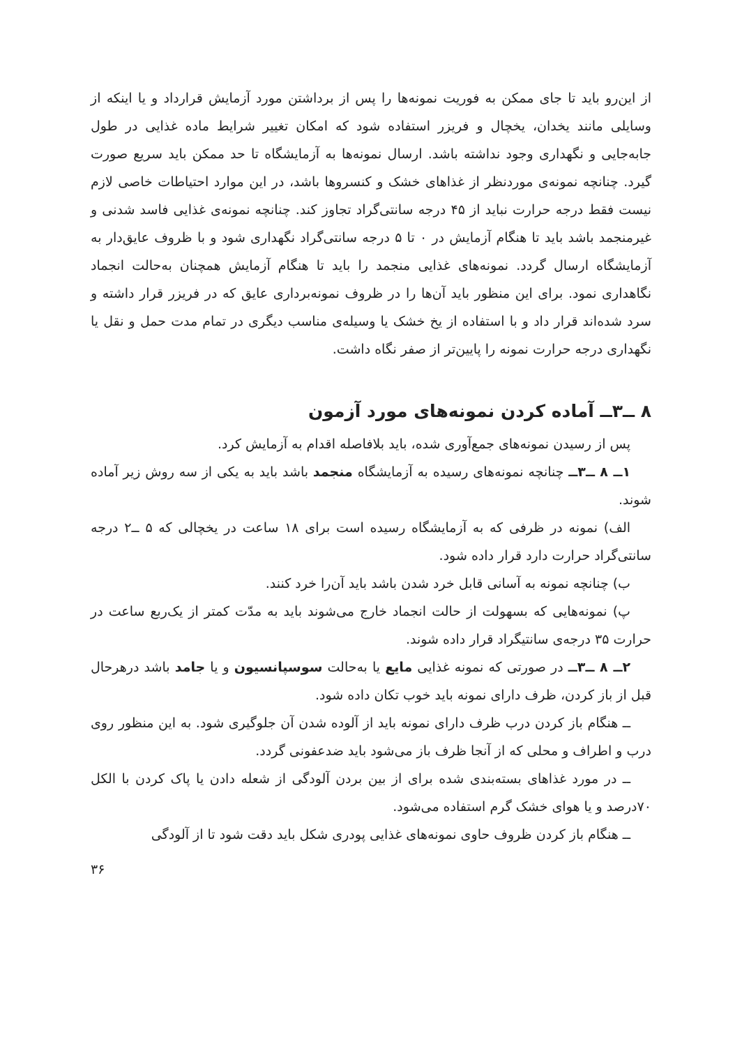از این‌رو باید تا جای ممکن به فوریت نمونه‌ها را پس از برداشتن مورد آزمایش قرارداد و یا اینکه از وسایلی مانند یخدان، یخچال و فریزر استفاده شود که امکان تغییر شرایط ماده غذایی در طول جابه‌جایی و نگهداری وجود نداشته باشد. ارسال نمونه‌ها به آزمایشگاه تا حد ممکن باید سریع صورت گیرد. چنانچه نمونه‌ی موردنظر از غذاهای خشک و کنسروها باشد، در این موارد احتیاطات خاصی لازم نیست فقط درجه حرارت نباید از ۴۵ درجه سانتی‌گراد تجاوز کند. چنانچه نمونه‌ی غذایی فاسد شدنی و غیرمنجمد باشد باید تا هنگام آزمایش در ۰ تا ۵ درجه سانتی‌گراد نگهداری شود و با ظروف عایق‌دار به آزمایشگاه ارسال گردد. نمونه‌های غذایی منجمد را باید تا هنگام آزمایش همچنان به‌حالت انجماد نگاهداری نمود. برای این منظور باید آن‌ها را در ظروف نمونه‌برداری عایق که در فریزر قرار داشته و سرد شده‌اند قرار داد و با استفاده از یخ خشک یا وسیله‌ی مناسب دیگری در تمام مدت حمل و نقل یا نگهداری درجه حرارت نمونه را پایین‌تر از صفر نگاه داشت.
۸ ــ۳ــ آماده کردن نمونه‌های مورد آزمون
پس از رسیدن نمونه‌های جمع‌آوری شده، باید بلافاصله اقدام به آزمایش کرد.
۱ــ ۸ ــ۳ــ چنانچه نمونه‌های رسیده به آزمایشگاه منجمد باشد باید به یکی از سه روش زیر آماده شوند.
الف) نمونه در ظرفی که به آزمایشگاه رسیده است برای ۱۸ ساعت در یخچالی که ۵ ــ۲ درجه سانتی‌گراد حرارت دارد قرار داده شود.
ب) چنانچه نمونه به آسانی قابل خرد شدن باشد باید آن‌را خرد کنند.
پ) نمونه‌هایی که بسهولت از حالت انجماد خارج می‌شوند باید به مدّت کمتر از یک‌ربع ساعت در حرارت ۳۵ درجه‌ی سانتیگراد قرار داده شوند.
۲ــ ۸ ــ۳ــ در صورتی که نمونه غذایی مایع یا به‌حالت سوسپانسیون و یا جامد باشد درهرحال قبل از باز کردن، ظرف دارای نمونه باید خوب تکان داده شود.
ــ هنگام باز کردن درب ظرف دارای نمونه باید از آلوده شدن آن جلوگیری شود. به این منظور روی درب و اطراف و محلی که از آنجا ظرف باز می‌شود باید ضدعفونی گردد.
ــ در مورد غذاهای بسته‌بندی شده برای از بین بردن آلودگی از شعله دادن یا پاک کردن با الکل ۷۰درصد و یا هوای خشک گرم استفاده می‌شود.
ــ هنگام باز کردن ظروف حاوی نمونه‌های غذایی پودری شکل باید دقت شود تا از آلودگی
۳۶